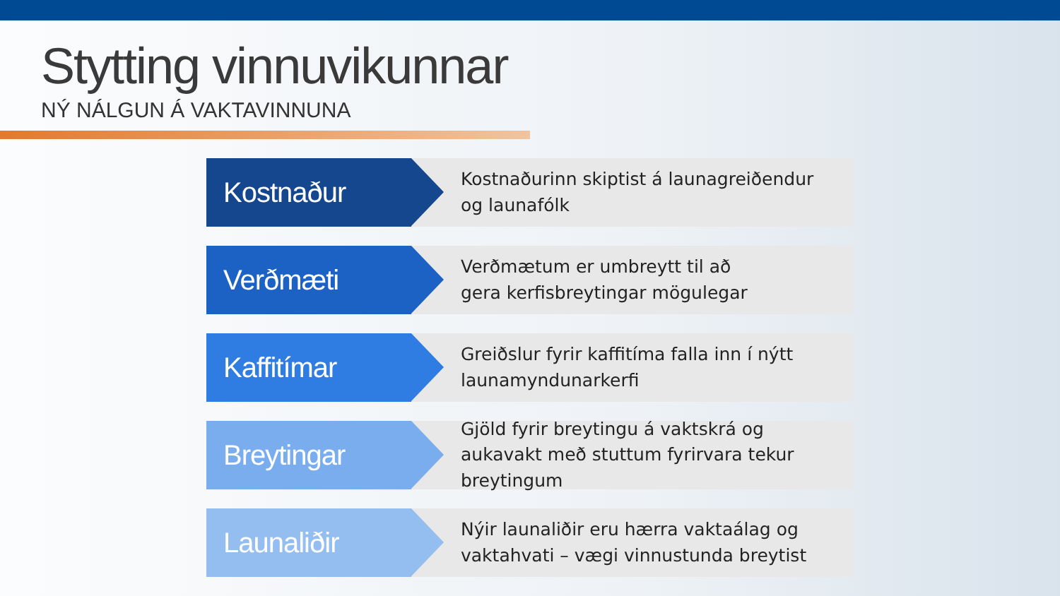Stytting vinnuvikunnar
NÝ NÁLGUN Á VAKTAVINNUNA
Kostnaður
Kostnaðurinn skiptist á launagreiðendur
og launafólk
Verðmæti
Verðmætum er umbreytt til að
gera kerfisbreytingar mögulegar
Kaffitímar
Greiðslur fyrir kaffitíma falla inn í nýtt
launamyndunarkerfi
Breytingar
Gjöld fyrir breytingu á vaktskrá og
aukavakt með stuttum fyrirvara tekur
breytingum
Launaliðir
Nýir launaliðir eru hærra vaktaálag og
vaktahvati – vægi vinnustunda breytist